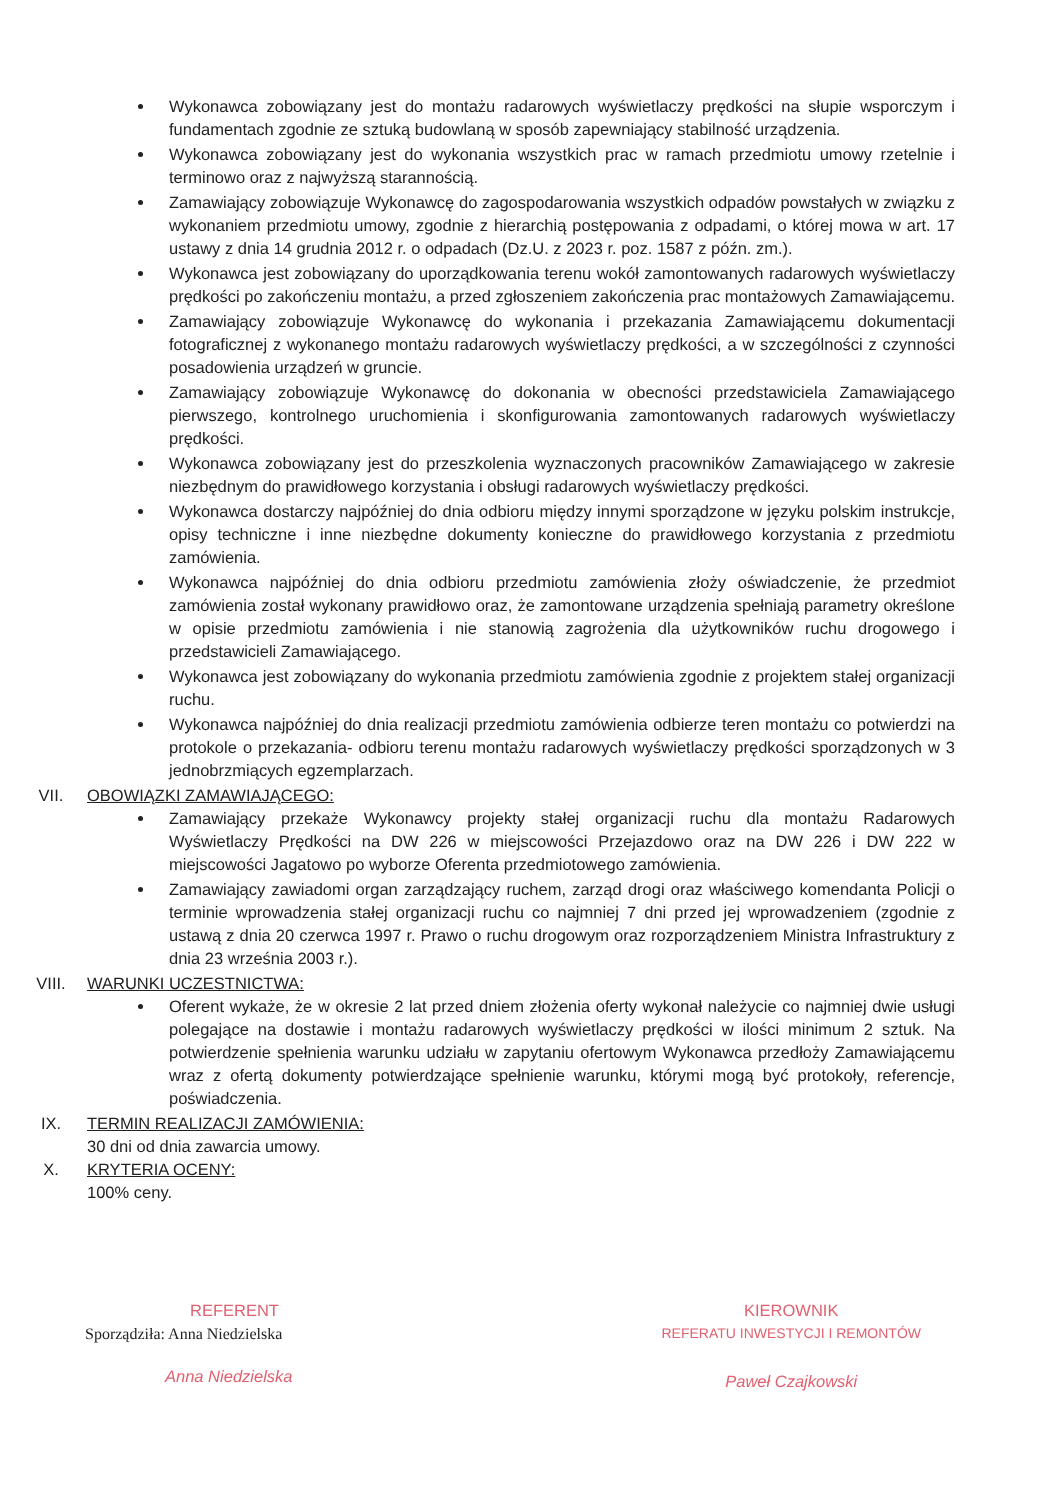Wykonawca zobowiązany jest do montażu radarowych wyświetlaczy prędkości na słupie wsporczym i fundamentach zgodnie ze sztuką budowlaną w sposób zapewniający stabilność urządzenia.
Wykonawca zobowiązany jest do wykonania wszystkich prac w ramach przedmiotu umowy rzetelnie i terminowo oraz z najwyższą starannością.
Zamawiający zobowiązuje Wykonawcę do zagospodarowania wszystkich odpadów powstałych w związku z wykonaniem przedmiotu umowy, zgodnie z hierarchią postępowania z odpadami, o której mowa w art. 17 ustawy z dnia 14 grudnia 2012 r. o odpadach (Dz.U. z 2023 r. poz. 1587 z późn. zm.).
Wykonawca jest zobowiązany do uporządkowania terenu wokół zamontowanych radarowych wyświetlaczy prędkości po zakończeniu montażu, a przed zgłoszeniem zakończenia prac montażowych Zamawiającemu.
Zamawiający zobowiązuje Wykonawcę do wykonania i przekazania Zamawiającemu dokumentacji fotograficznej z wykonanego montażu radarowych wyświetlaczy prędkości, a w szczególności z czynności posadowienia urządzeń w gruncie.
Zamawiający zobowiązuje Wykonawcę do dokonania w obecności przedstawiciela Zamawiającego pierwszego, kontrolnego uruchomienia i skonfigurowania zamontowanych radarowych wyświetlaczy prędkości.
Wykonawca zobowiązany jest do przeszkolenia wyznaczonych pracowników Zamawiającego w zakresie niezbędnym do prawidłowego korzystania i obsługi radarowych wyświetlaczy prędkości.
Wykonawca dostarczy najpóźniej do dnia odbioru między innymi sporządzone w języku polskim instrukcje, opisy techniczne i inne niezbędne dokumenty konieczne do prawidłowego korzystania z przedmiotu zamówienia.
Wykonawca najpóźniej do dnia odbioru przedmiotu zamówienia złoży oświadczenie, że przedmiot zamówienia został wykonany prawidłowo oraz, że zamontowane urządzenia spełniają parametry określone w opisie przedmiotu zamówienia i nie stanowią zagrożenia dla użytkowników ruchu drogowego i przedstawicieli Zamawiającego.
Wykonawca jest zobowiązany do wykonania przedmiotu zamówienia zgodnie z projektem stałej organizacji ruchu.
Wykonawca najpóźniej do dnia realizacji przedmiotu zamówienia odbierze teren montażu co potwierdzi na protokole o przekazania- odbioru terenu montażu radarowych wyświetlaczy prędkości sporządzonych w 3 jednobrzmiących egzemplarzach.
VII. OBOWIĄZKI ZAMAWIAJĄCEGO:
Zamawiający przekaże Wykonawcy projekty stałej organizacji ruchu dla montażu Radarowych Wyświetlaczy Prędkości na DW 226 w miejscowości Przejazdowo oraz na DW 226 i DW 222 w miejscowości Jagatowo po wyborze Oferenta przedmiotowego zamówienia.
Zamawiający zawiadomi organ zarządzający ruchem, zarząd drogi oraz właściwego komendanta Policji o terminie wprowadzenia stałej organizacji ruchu co najmniej 7 dni przed jej wprowadzeniem (zgodnie z ustawą z dnia 20 czerwca 1997 r. Prawo o ruchu drogowym oraz rozporządzeniem Ministra Infrastruktury z dnia 23 września 2003 r.).
VIII. WARUNKI UCZESTNICTWA:
Oferent wykaże, że w okresie 2 lat przed dniem złożenia oferty wykonał należycie co najmniej dwie usługi polegające na dostawie i montażu radarowych wyświetlaczy prędkości w ilości minimum 2 sztuk. Na potwierdzenie spełnienia warunku udziału w zapytaniu ofertowym Wykonawca przedłoży Zamawiającemu wraz z ofertą dokumenty potwierdzające spełnienie warunku, którymi mogą być protokoły, referencje, poświadczenia.
IX. TERMIN REALIZACJI ZAMÓWIENIA:
30 dni od dnia zawarcia umowy.
X. KRYTERIA OCENY:
100% ceny.
REFERENT
Sporządziła: Anna Niedzielska
Anna Niedzielska
KIEROWNIK
REFERATU INWESTYCJI I REMONTÓW
Paweł Czajkowski